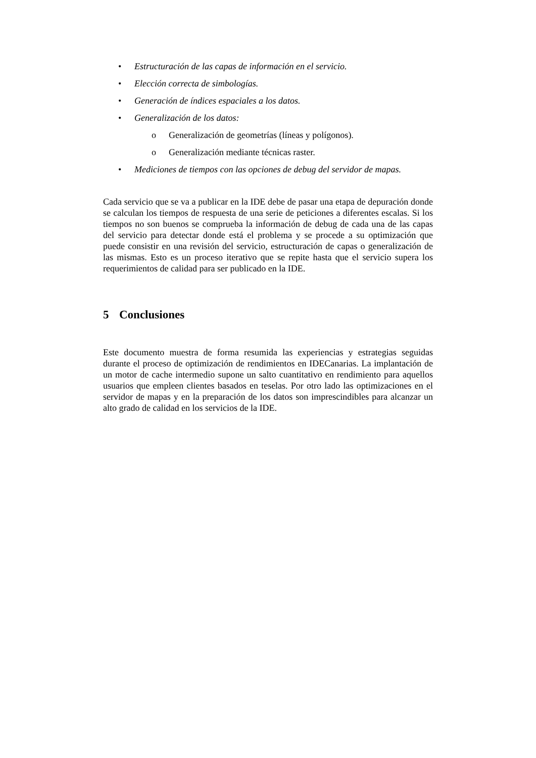• Estructuración de las capas de información en el servicio.
• Elección correcta de simbologías.
• Generación de índices espaciales a los datos.
• Generalización de los datos:
o Generalización de geometrías (líneas y polígonos).
o Generalización mediante técnicas raster.
• Mediciones de tiempos con las opciones de debug del servidor de mapas.
Cada servicio que se va a publicar en la IDE debe de pasar una etapa de depuración donde se calculan los tiempos de respuesta de una serie de peticiones a diferentes escalas. Si los tiempos no son buenos se comprueba la información de debug de cada una de las capas del servicio para detectar donde está el problema y se procede a su optimización que puede consistir en una revisión del servicio, estructuración de capas o generalización de las mismas. Esto es un proceso iterativo que se repite hasta que el servicio supera los requerimientos de calidad para ser publicado en la IDE.
5 Conclusiones
Este documento muestra de forma resumida las experiencias y estrategias seguidas durante el proceso de optimización de rendimientos en IDECanarias. La implantación de un motor de cache intermedio supone un salto cuantitativo en rendimiento para aquellos usuarios que empleen clientes basados en teselas. Por otro lado las optimizaciones en el servidor de mapas y en la preparación de los datos son imprescindibles para alcanzar un alto grado de calidad en los servicios de la IDE.